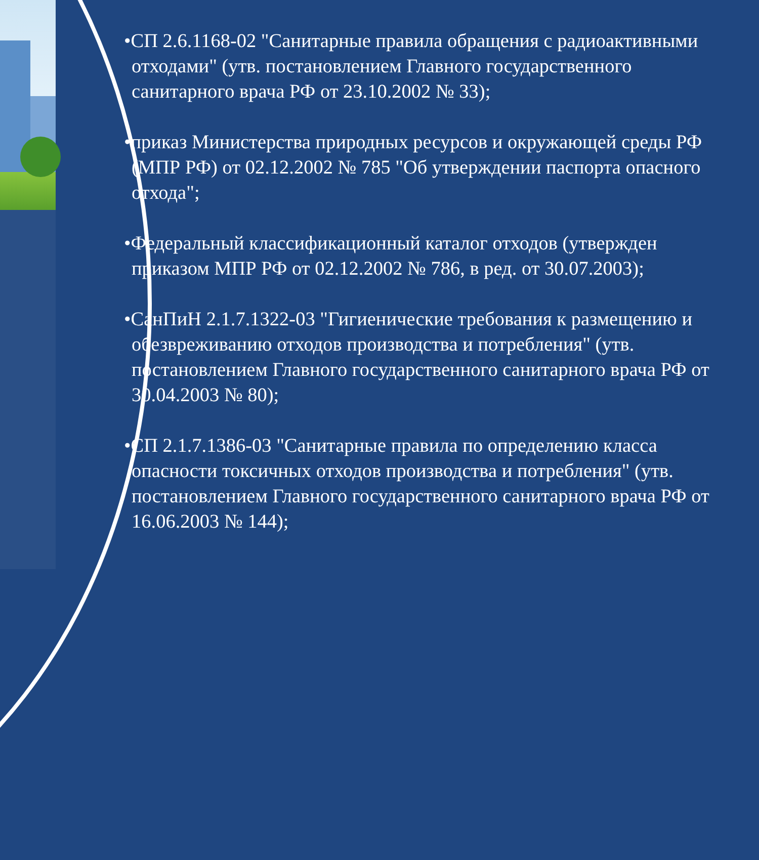•СП 2.6.1168-02 "Санитарные правила обращения с радиоактивными отходами" (утв. постановлением Главного государственного санитарного врача РФ от 23.10.2002 № 33);
•приказ Министерства природных ресурсов и окружающей среды РФ (МПР РФ) от 02.12.2002 № 785 "Об утверждении паспорта опасного отхода";
•Федеральный классификационный каталог отходов (утвержден приказом МПР РФ от 02.12.2002 № 786, в ред. от 30.07.2003);
•СанПиН 2.1.7.1322-03 "Гигиенические требования к размещению и обезвреживанию отходов производства и потребления" (утв. постановлением Главного государственного санитарного врача РФ от 30.04.2003 № 80);
•СП 2.1.7.1386-03 "Санитарные правила по определению класса опасности токсичных отходов производства и потребления" (утв. постановлением Главного государственного санитарного врача РФ от 16.06.2003 № 144);